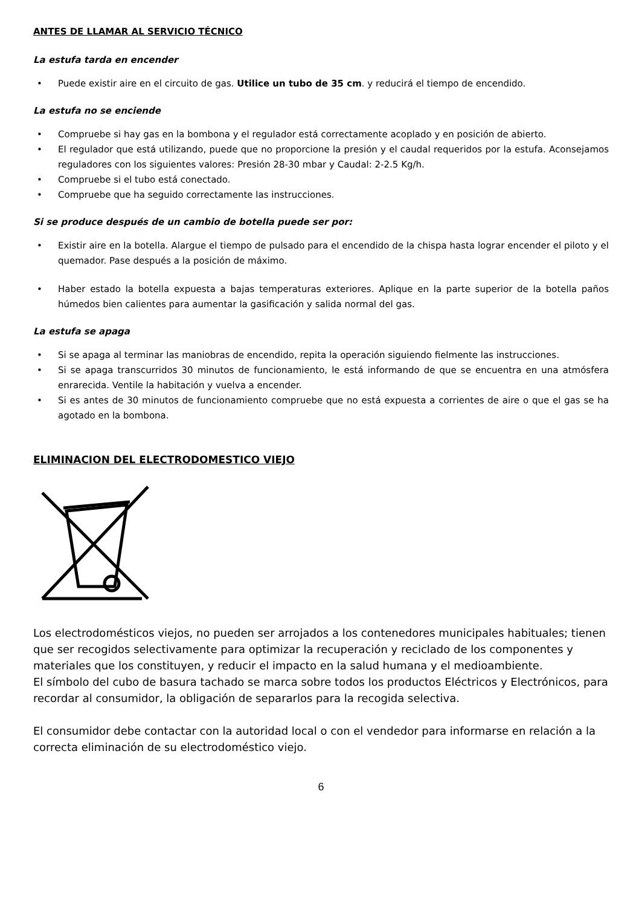ANTES DE LLAMAR AL SERVICIO TÉCNICO
La estufa tarda en encender
• Puede existir aire en el circuito de gas. Utilice un tubo de 35 cm. y reducirá el tiempo de encendido.
La estufa no se enciende
• Compruebe si hay gas en la bombona y el regulador está correctamente acoplado y en posición de abierto.
• El regulador que está utilizando, puede que no proporcione la presión y el caudal requeridos por la estufa. Aconsejamos reguladores con los siguientes valores: Presión 28-30 mbar y Caudal: 2-2.5 Kg/h.
• Compruebe si el tubo está conectado.
• Compruebe que ha seguido correctamente las instrucciones.
Si se produce después de un cambio de botella puede ser por:
• Existir aire en la botella. Alargue el tiempo de pulsado para el encendido de la chispa hasta lograr encender el piloto y el quemador. Pase después a la posición de máximo.
• Haber estado la botella expuesta a bajas temperaturas exteriores. Aplique en la parte superior de la botella paños húmedos bien calientes para aumentar la gasificación y salida normal del gas.
La estufa se apaga
• Si se apaga al terminar las maniobras de encendido, repita la operación siguiendo fielmente las instrucciones.
• Si se apaga transcurridos 30 minutos de funcionamiento, le está informando de que se encuentra en una atmósfera enrarecida. Ventile la habitación y vuelva a encender.
• Si es antes de 30 minutos de funcionamiento compruebe que no está expuesta a corrientes de aire o que el gas se ha agotado en la bombona.
ELIMINACION DEL ELECTRODOMESTICO VIEJO
Los electrodomésticos viejos, no pueden ser arrojados a los contenedores municipales habituales; tienen que ser recogidos selectivamente para optimizar la recuperación y reciclado de los componentes y materiales que los constituyen, y reducir el impacto en la salud humana y el medioambiente.
El símbolo del cubo de basura tachado se marca sobre todos los productos Eléctricos y Electrónicos, para recordar al consumidor, la obligación de separarlos para la recogida selectiva.
El consumidor debe contactar con la autoridad local o con el vendedor para informarse en relación a la correcta eliminación de su electrodoméstico viejo.
6